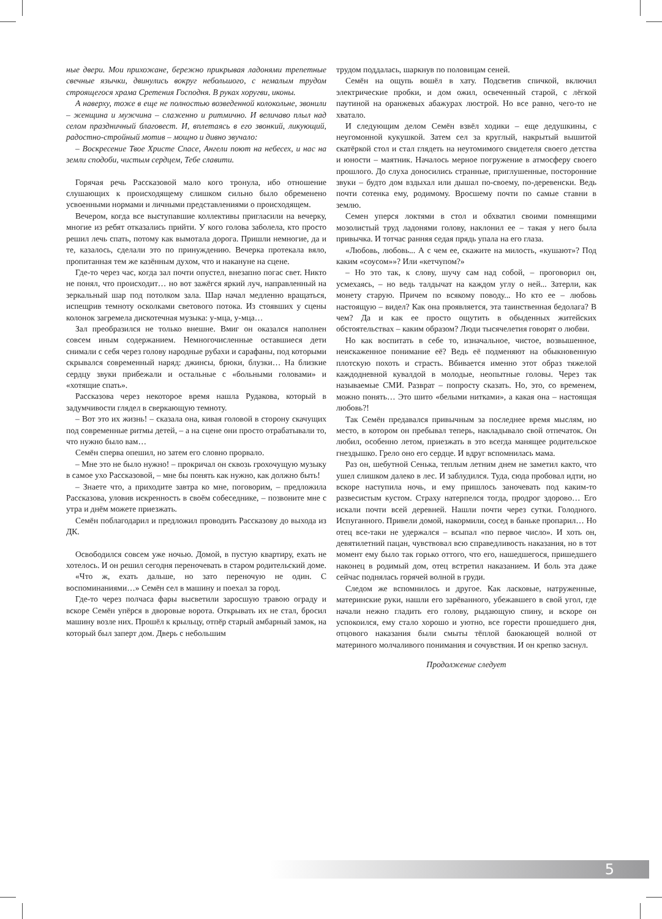ные двери. Мои прихожане, бережно прикрывая ладонями трепетные свечные язычки, двинулись вокруг небольшого, с немалым трудом строящегося храма Сретения Господня. В руках хоругви, иконы.
А наверху, тоже в еще не полностью возведенной колокольне, звонили – женщина и мужчина – слаженно и ритмично. И величаво плыл над селом праздничный благовест. И, вплетаясь в его звонкий, ликующий, радостно-стройный мотив – мощно и дивно звучало:
– Воскресение Твое Христе Спасе, Ангели поют на небесех, и нас на земли сподоби, чистым сердцем, Тебе славити.
Горячая речь Рассказовой мало кого тронула, ибо отношение слушающих к происходящему слишком сильно было обременено усвоенными нормами и личными представлениями о происходящем.
Вечером, когда все выступавшие коллективы пригласили на вечерку, многие из ребят отказались прийти. У кого голова заболела, кто просто решил лечь спать, потому как вымотала дорога. Пришли немногие, да и те, казалось, сделали это по принуждению. Вечерка протекала вяло, пропитанная тем же казённым духом, что и накануне на сцене.
Где-то через час, когда зал почти опустел, внезапно погас свет. Никто не понял, что происходит… но вот зажёгся яркий луч, направленный на зеркальный шар под потолком зала. Шар начал медленно вращаться, испещрив темноту осколками светового потока. Из стоявших у сцены колонок загремела дискотечная музыка: у-мца, у-мца…
Зал преобразился не только внешне. Вмиг он оказался наполнен совсем иным содержанием. Немногочисленные оставшиеся дети снимали с себя через голову народные рубахи и сарафаны, под которыми скрывался современный наряд: джинсы, брюки, блузки… На близкие сердцу звуки прибежали и остальные с «больными головами» и «хотящие спать».
Рассказова через некоторое время нашла Рудакова, который в задумчивости глядел в сверкающую темноту.
– Вот это их жизнь! – сказала она, кивая головой в сторону скачущих под современные ритмы детей, – а на сцене они просто отрабатывали то, что нужно было вам…
Семён сперва опешил, но затем его словно прорвало.
– Мне это не было нужно! – прокричал он сквозь грохочущую музыку в самое ухо Рассказовой, – мне бы понять как нужно, как должно быть!
– Знаете что, а приходите завтра ко мне, поговорим, – предложила Рассказова, уловив искренность в своём собеседнике, – позвоните мне с утра и днём можете приезжать.
Семён поблагодарил и предложил проводить Рассказову до выхода из ДК.
Освободился совсем уже ночью. Домой, в пустую квартиру, ехать не хотелось. И он решил сегодня переночевать в старом родительский доме.
«Что ж, ехать дальше, но зато переночую не один. С воспоминаниями…» Семён сел в машину и поехал за город.
Где-то через полчаса фары высветили заросшую травою ограду и вскоре Семён упёрся в дворовые ворота. Открывать их не стал, бросил машину возле них. Прошёл к крыльцу, отпёр старый амбарный замок, на который был заперт дом. Дверь с небольшим
трудом поддалась, шаркнув по половицам сеней.
Семён на ощупь вошёл в хату. Подсветив спичкой, включил электрические пробки, и дом ожил, освеченный старой, с лёгкой паутиной на оранжевых абажурах люстрой. Но все равно, чего-то не хватало.
И следующим делом Семён взвёл ходики – еще дедушкины, с неугомонной кукушкой. Затем сел за круглый, накрытый вышитой скатёркой стол и стал глядеть на неутомимого свидетеля своего детства и юности – маятник. Началось мерное погружение в атмосферу своего прошлого. До слуха доносились странные, приглушенные, посторонние звуки – будто дом вздыхал или дышал по-своему, по-деревенски. Ведь почти сотенка ему, родимому. Вросшему почти по самые ставни в землю.
Семен уперся локтями в стол и обхватил своими помнящими мозолистый труд ладонями голову, наклонил ее – такая у него была привычка. И тотчас ранняя седая прядь упала на его глаза.
«Любовь, любовь... А с чем ее, скажите на милость, «кушают»? Под каким «соусом»»? Или «кетчупом?»
– Но это так, к слову, шучу сам над собой, – проговорил он, усмехаясь, – но ведь талдычат на каждом углу о ней... Затерли, как монету старую. Причем по всякому поводу... Но кто ее – любовь настоящую – видел? Как она проявляется, эта таинственная бедолага? В чем? Да и как ее просто ощутить в обыденных житейских обстоятельствах – каким образом? Люди тысячелетия говорят о любви.
Но как воспитать в себе то, изначальное, чистое, возвышенное, неискаженное понимание её? Ведь её подменяют на обыкновенную плотскую похоть и страсть. Вбивается именно этот образ тяжелой каждодневной кувалдой в молодые, неопытные головы. Через так называемые СМИ. Разврат – попросту сказать. Но, это, со временем, можно понять… Это шито «белыми нитками», а какая она – настоящая любовь?!
Так Семён предавался привычным за последнее время мыслям, но место, в котором он пребывал теперь, накладывало свой отпечаток. Он любил, особенно летом, приезжать в это всегда манящее родительское гнездышко. Грело оно его сердце. И вдруг вспомнилась мама.
Раз он, шебутной Сенька, теплым летним днем не заметил както, что ушел слишком далеко в лес. И заблудился. Туда, сюда пробовал идти, но вскоре наступила ночь, и ему пришлось заночевать под каким-то развесистым кустом. Страху натерпелся тогда, продрог здорово… Его искали почти всей деревней. Нашли почти через сутки. Голодного. Испуганного. Привели домой, накормили, сосед в баньке пропарил… Но отец все-таки не удержался – всыпал «по первое число». И хоть он, девятилетний пацан, чувствовал всю справедливость наказания, но в тот момент ему было так горько оттого, что его, нашедшегося, пришедшего наконец в родимый дом, отец встретил наказанием. И боль эта даже сейчас поднялась горячей волной в груди.
Следом же вспомнилось и другое. Как ласковые, натруженные, материнские руки, нашли его зарёванного, убежавшего в свой угол, где начали нежно гладить его голову, рыдающую спину, и вскоре он успокоился, ему стало хорошо и уютно, все горести прошедшего дня, отцового наказания были смыты тёплой баюкающей волной от материного молчаливого понимания и сочувствия. И он крепко заснул.
Продолжение следует
5